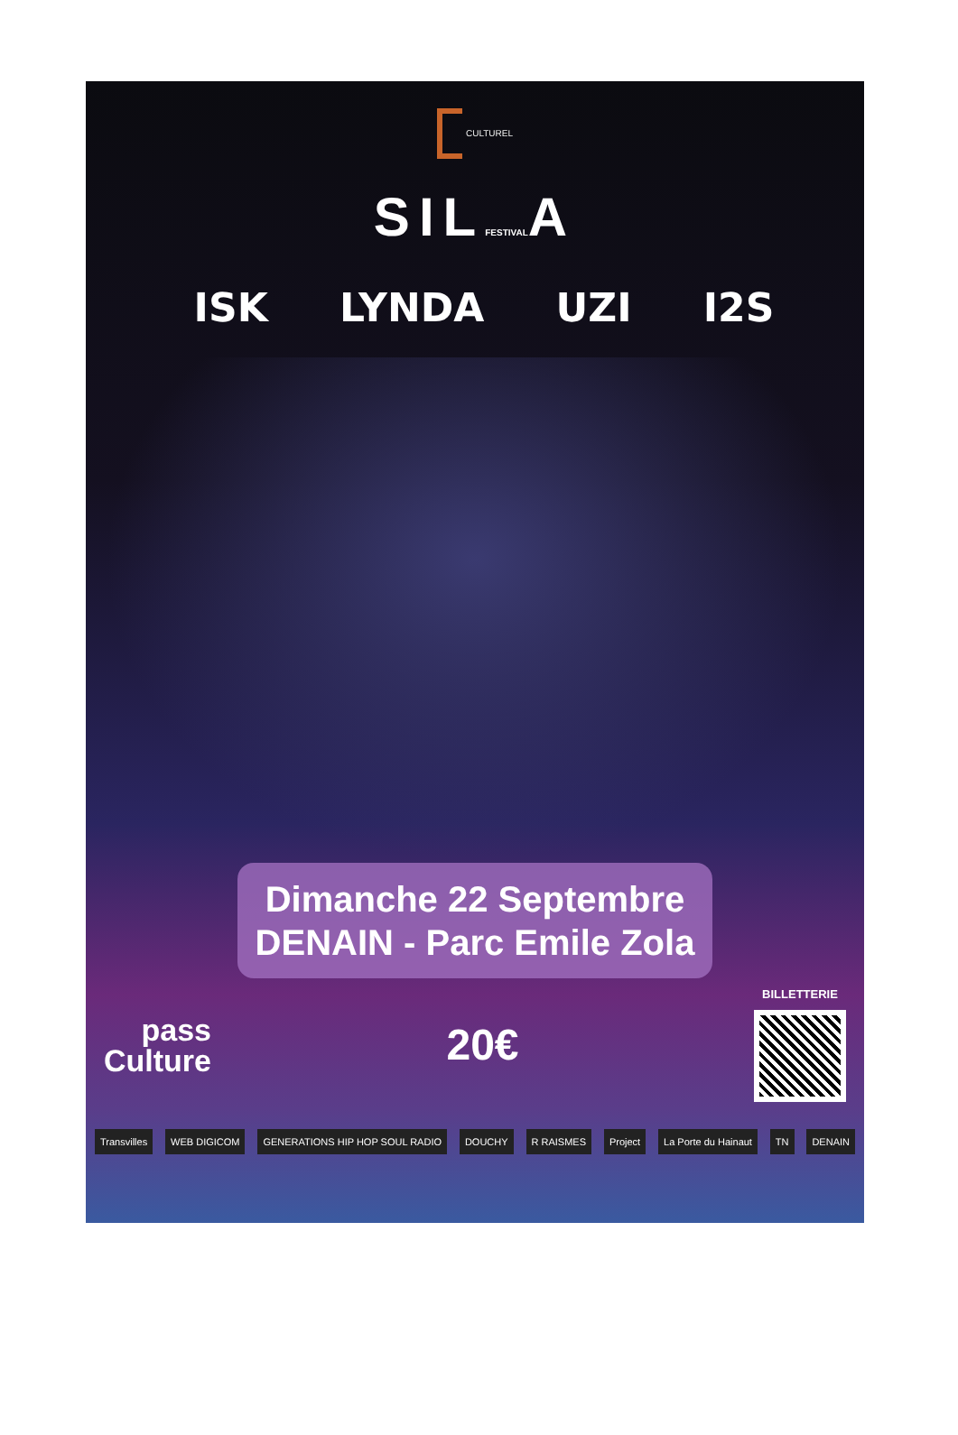CULTUREL
SILFESTIVALA
ISK LYNDA UZI I2S
Dimanche 22 Septembre
DENAIN - Parc Emile Zola
pass
Culture
20€
BILLETTERIE
Transvilles WEB DIGICOM GENERATIONS HIP HOP SOUL RADIO DOUCHY R RAISMES Project La Porte du Hainaut TN DENAIN